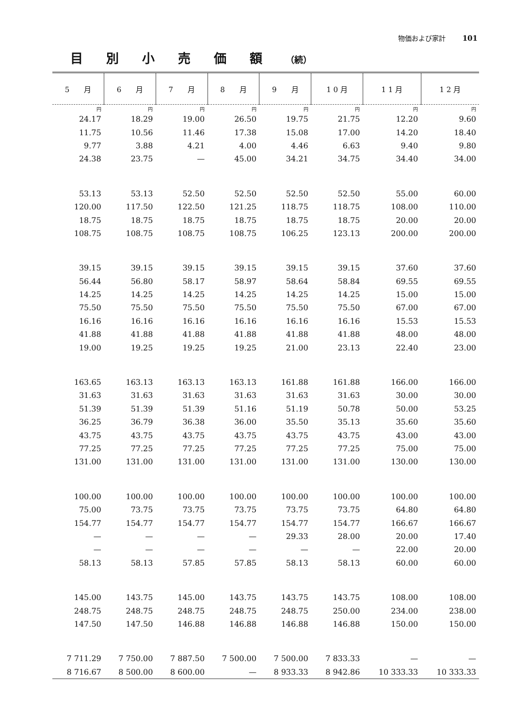物価および家計 101
目別小売価額（続）
| 5 月 | 6 月 | 7 月 | 8 月 | 9 月 | 1 0 月 | 1 1 月 | 1 2 月 |
| --- | --- | --- | --- | --- | --- | --- | --- |
| 円 | 円 | 円 | 円 | 円 | 円 | 円 | 円 |
| 24.17 | 18.29 | 19.00 | 26.50 | 19.75 | 21.75 | 12.20 | 9.60 |
| 11.75 | 10.56 | 11.46 | 17.38 | 15.08 | 17.00 | 14.20 | 18.40 |
| 9.77 | 3.88 | 4.21 | 4.00 | 4.46 | 6.63 | 9.40 | 9.80 |
| 24.38 | 23.75 | — | 45.00 | 34.21 | 34.75 | 34.40 | 34.00 |
| 53.13 | 53.13 | 52.50 | 52.50 | 52.50 | 52.50 | 55.00 | 60.00 |
| 120.00 | 117.50 | 122.50 | 121.25 | 118.75 | 118.75 | 108.00 | 110.00 |
| 18.75 | 18.75 | 18.75 | 18.75 | 18.75 | 18.75 | 20.00 | 20.00 |
| 108.75 | 108.75 | 108.75 | 108.75 | 106.25 | 123.13 | 200.00 | 200.00 |
| 39.15 | 39.15 | 39.15 | 39.15 | 39.15 | 39.15 | 37.60 | 37.60 |
| 56.44 | 56.80 | 58.17 | 58.97 | 58.64 | 58.84 | 69.55 | 69.55 |
| 14.25 | 14.25 | 14.25 | 14.25 | 14.25 | 14.25 | 15.00 | 15.00 |
| 75.50 | 75.50 | 75.50 | 75.50 | 75.50 | 75.50 | 67.00 | 67.00 |
| 16.16 | 16.16 | 16.16 | 16.16 | 16.16 | 16.16 | 15.53 | 15.53 |
| 41.88 | 41.88 | 41.88 | 41.88 | 41.88 | 41.88 | 48.00 | 48.00 |
| 19.00 | 19.25 | 19.25 | 19.25 | 21.00 | 23.13 | 22.40 | 23.00 |
| 163.65 | 163.13 | 163.13 | 163.13 | 161.88 | 161.88 | 166.00 | 166.00 |
| 31.63 | 31.63 | 31.63 | 31.63 | 31.63 | 31.63 | 30.00 | 30.00 |
| 51.39 | 51.39 | 51.39 | 51.16 | 51.19 | 50.78 | 50.00 | 53.25 |
| 36.25 | 36.79 | 36.38 | 36.00 | 35.50 | 35.13 | 35.60 | 35.60 |
| 43.75 | 43.75 | 43.75 | 43.75 | 43.75 | 43.75 | 43.00 | 43.00 |
| 77.25 | 77.25 | 77.25 | 77.25 | 77.25 | 77.25 | 75.00 | 75.00 |
| 131.00 | 131.00 | 131.00 | 131.00 | 131.00 | 131.00 | 130.00 | 130.00 |
| 100.00 | 100.00 | 100.00 | 100.00 | 100.00 | 100.00 | 100.00 | 100.00 |
| 75.00 | 73.75 | 73.75 | 73.75 | 73.75 | 73.75 | 64.80 | 64.80 |
| 154.77 | 154.77 | 154.77 | 154.77 | 154.77 | 154.77 | 166.67 | 166.67 |
| — | — | — | — | 29.33 | 28.00 | 20.00 | 17.40 |
| — | — | — | — | — | — | 22.00 | 20.00 |
| 58.13 | 58.13 | 57.85 | 57.85 | 58.13 | 58.13 | 60.00 | 60.00 |
| 145.00 | 143.75 | 145.00 | 143.75 | 143.75 | 143.75 | 108.00 | 108.00 |
| 248.75 | 248.75 | 248.75 | 248.75 | 248.75 | 250.00 | 234.00 | 238.00 |
| 147.50 | 147.50 | 146.88 | 146.88 | 146.88 | 146.88 | 150.00 | 150.00 |
| 7 711.29 | 7 750.00 | 7 887.50 | 7 500.00 | 7 500.00 | 7 833.33 | — | — |
| 8 716.67 | 8 500.00 | 8 600.00 | — | 8 933.33 | 8 942.86 | 10 333.33 | 10 333.33 |